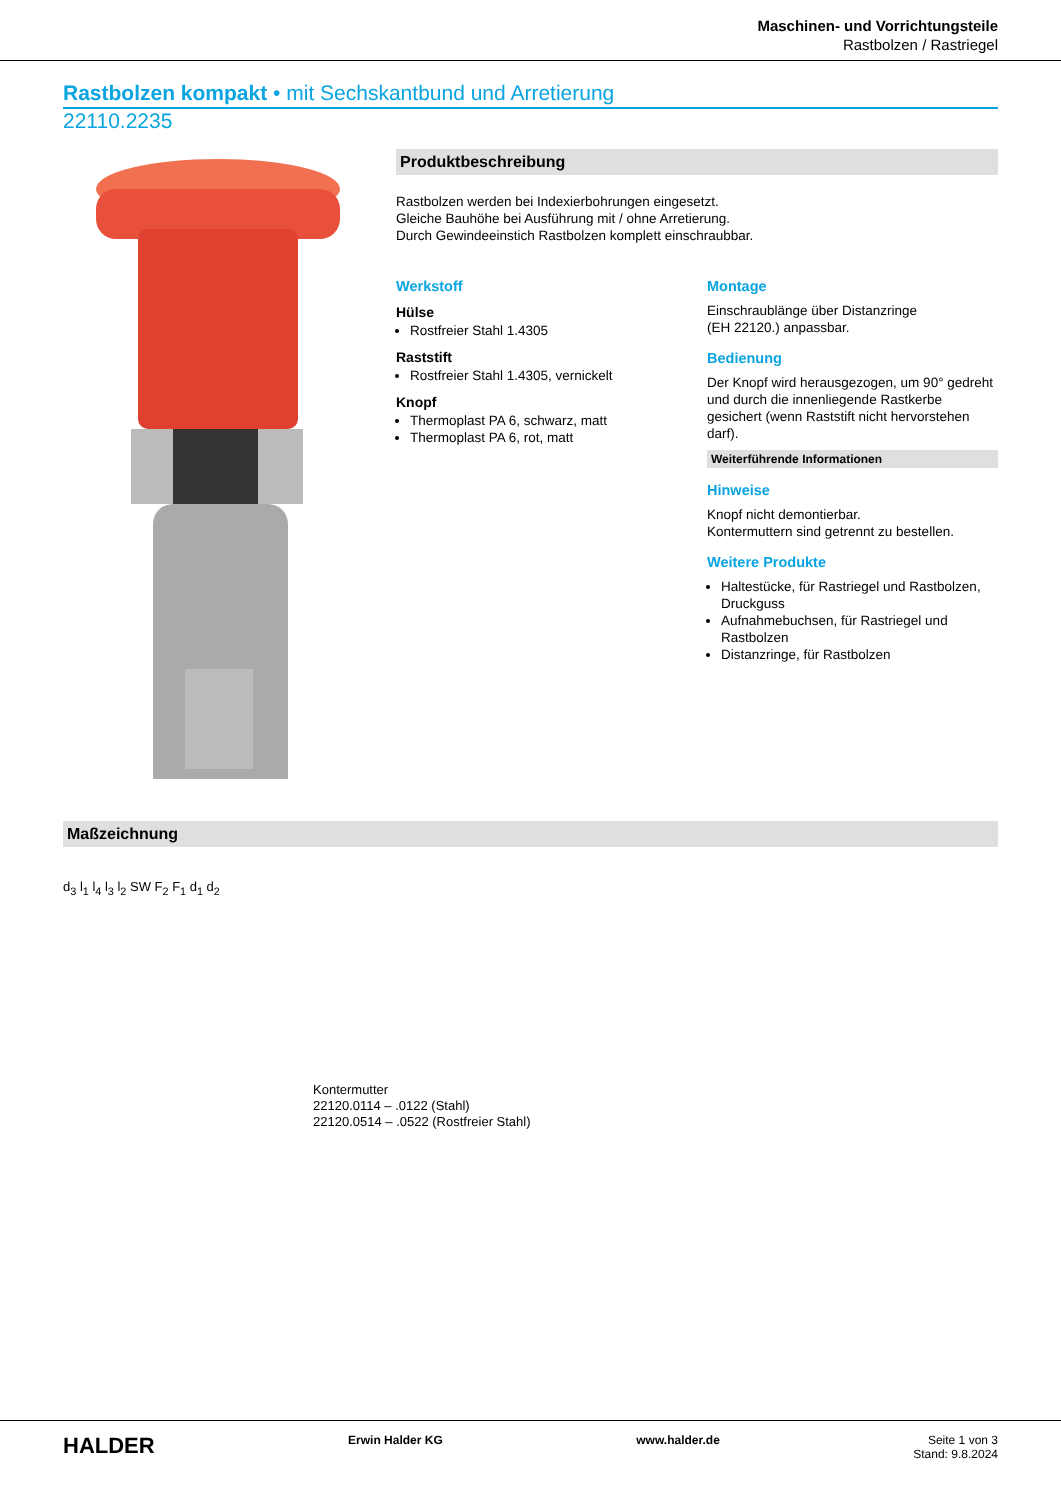Maschinen- und Vorrichtungsteile
Rastbolzen / Rastriegel
Rastbolzen kompakt • mit Sechskantbund und Arretierung
22110.2235
Produktbeschreibung
Rastbolzen werden bei Indexierbohrungen eingesetzt.
Gleiche Bauhöhe bei Ausführung mit / ohne Arretierung.
Durch Gewindeeinstich Rastbolzen komplett einschraubbar.
Werkstoff
Hülse
Rostfreier Stahl 1.4305
Raststift
Rostfreier Stahl 1.4305, vernickelt
Knopf
Thermoplast PA 6, schwarz, matt
Thermoplast PA 6, rot, matt
Montage
Einschraublänge über Distanzringe
(EH 22120.) anpassbar.
Bedienung
Der Knopf wird herausgezogen, um 90° gedreht und durch die innenliegende Rastkerbe gesichert (wenn Raststift nicht hervorstehen darf).
Weiterführende Informationen
Hinweise
Knopf nicht demontierbar.
Kontermuttern sind getrennt zu bestellen.
Weitere Produkte
Haltestücke, für Rastriegel und Rastbolzen, Druckguss
Aufnahmebuchsen, für Rastriegel und Rastbolzen
Distanzringe, für Rastbolzen
Maßzeichnung
d<sub>3</sub> l<sub>1</sub> l<sub>4</sub> l<sub>3</sub> l<sub>2</sub> SW F<sub>2</sub> F<sub>1</sub> d<sub>1</sub> d<sub>2</sub>
Kontermutter
22120.0114 – .0122 (Stahl)
22120.0514 – .0522 (Rostfreier Stahl)
HALDER Erwin Halder KG www.halder.de Seite 1 von 3
Stand: 9.8.2024